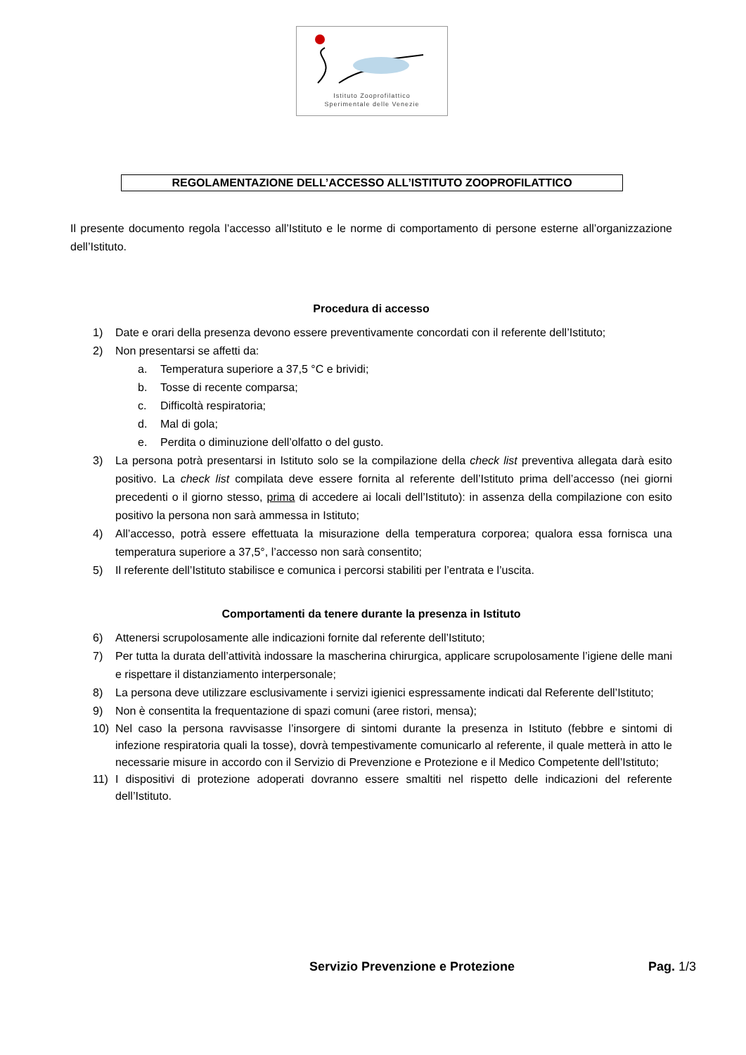Istituto Zooprofilattico
Sperimentale delle Venezie
REGOLAMENTAZIONE DELL’ACCESSO ALL’ISTITUTO ZOOPROFILATTICO
Il presente documento regola l’accesso all’Istituto e le norme di comportamento di persone esterne all’organizzazione dell’Istituto.
Procedura di accesso
1) Date e orari della presenza devono essere preventivamente concordati con il referente dell’Istituto;
2) Non presentarsi se affetti da:
a. Temperatura superiore a 37,5 °C e brividi;
b. Tosse di recente comparsa;
c. Difficoltà respiratoria;
d. Mal di gola;
e. Perdita o diminuzione dell’olfatto o del gusto.
3) La persona potrà presentarsi in Istituto solo se la compilazione della check list preventiva allegata darà esito positivo. La check list compilata deve essere fornita al referente dell’Istituto prima dell’accesso (nei giorni precedenti o il giorno stesso, prima di accedere ai locali dell’Istituto): in assenza della compilazione con esito positivo la persona non sarà ammessa in Istituto;
4) All’accesso, potrà essere effettuata la misurazione della temperatura corporea; qualora essa fornisca una temperatura superiore a 37,5°, l’accesso non sarà consentito;
5) Il referente dell’Istituto stabilisce e comunica i percorsi stabiliti per l’entrata e l’uscita.
Comportamenti da tenere durante la presenza in Istituto
6) Attenersi scrupolosamente alle indicazioni fornite dal referente dell’Istituto;
7) Per tutta la durata dell’attività indossare la mascherina chirurgica, applicare scrupolosamente l’igiene delle mani e rispettare il distanziamento interpersonale;
8) La persona deve utilizzare esclusivamente i servizi igienici espressamente indicati dal Referente dell’Istituto;
9) Non è consentita la frequentazione di spazi comuni (aree ristori, mensa);
10) Nel caso la persona ravvisasse l’insorgere di sintomi durante la presenza in Istituto (febbre e sintomi di infezione respiratoria quali la tosse), dovrà tempestivamente comunicarlo al referente, il quale metterà in atto le necessarie misure in accordo con il Servizio di Prevenzione e Protezione e il Medico Competente dell’Istituto;
11) I dispositivi di protezione adoperati dovranno essere smaltiti nel rispetto delle indicazioni del referente dell’Istituto.
Servizio Prevenzione e Protezione Pag. 1/3